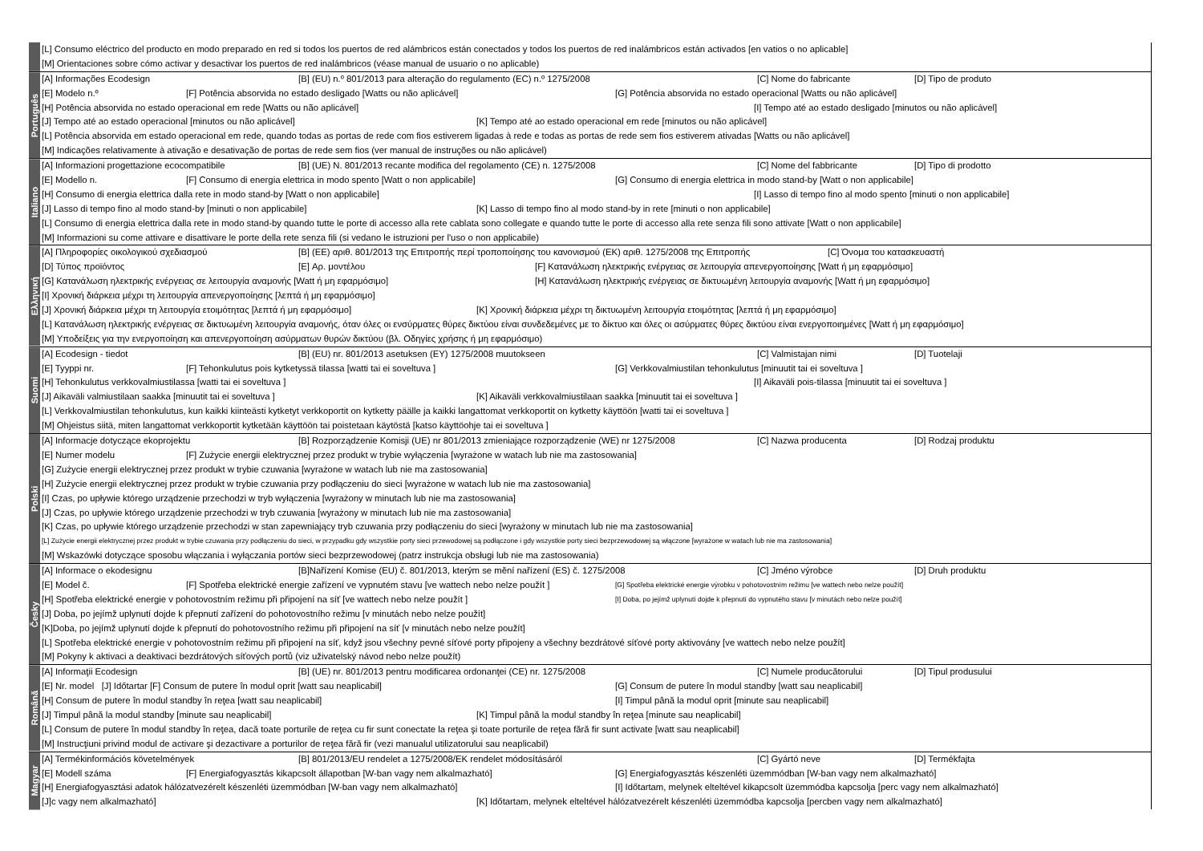[L] Consumo eléctrico del producto en modo preparado en red si todos los puertos de red alámbricos están conectados y todos los puertos de red inalámbricos están activados [en vatios o no aplicable]
[M] Orientaciones sobre cómo activar y desactivar los puertos de red inalámbricos (véase manual de usuario o no aplicable)
Português
[A] Informações Ecodesign [B] (EU) n.º 801/2013 para alteração do regulamento (EC) n.º 1275/2008 [C] Nome do fabricante [D] Tipo de produto
[E] Modelo n.º [F] Potência absorvida no estado desligado [Watts ou não aplicável] [G] Potência absorvida no estado operacional [Watts ou não aplicável]
[H] Potência absorvida no estado operacional em rede [Watts ou não aplicável] [I] Tempo até ao estado desligado [minutos ou não aplicável]
[J] Tempo até ao estado operacional [minutos ou não aplicável] [K] Tempo até ao estado operacional em rede [minutos ou não aplicável]
[L] Potência absorvida em estado operacional em rede, quando todas as portas de rede com fios estiverem ligadas à rede e todas as portas de rede sem fios estiverem ativadas [Watts ou não aplicável]
[M] Indicações relativamente à ativação e desativação de portas de rede sem fios (ver manual de instruções ou não aplicável)
Italiano
[A] Informazioni progettazione ecocompatibile [B] (UE) N. 801/2013 recante modifica del regolamento (CE) n. 1275/2008 [C] Nome del fabbricante [D] Tipo di prodotto
[E] Modello n. [F] Consumo di energia elettrica in modo spento [Watt o non applicabile] [G] Consumo di energia elettrica in modo stand-by [Watt o non applicabile]
[H] Consumo di energia elettrica dalla rete in modo stand-by [Watt o non applicabile] [I] Lasso di tempo fino al modo spento [minuti o non applicabile]
[J] Lasso di tempo fino al modo stand-by [minuti o non applicabile] [K] Lasso di tempo fino al modo stand-by in rete [minuti o non applicabile]
[L] Consumo di energia elettrica dalla rete in modo stand-by quando tutte le porte di accesso alla rete cablata sono collegate e quando tutte le porte di accesso alla rete senza fili sono attivate [Watt o non applicabile]
[M] Informazioni su come attivare e disattivare le porte della rete senza fili (si vedano le istruzioni per l'uso o non applicabile)
Ελληνική
[A] Πληροφορίες οικολογικού σχεδιασμού [B] (ΕΕ) αριθ. 801/2013 της Επιτροπής περί τροποποίησης του κανονισμού (ΕΚ) αριθ. 1275/2008 της Επιτροπής [C] Όνομα του κατασκευαστή
[D] Τύπος προϊόντος [E] Αρ. μοντέλου [F] Κατανάλωση ηλεκτρικής ενέργειας σε λειτουργία απενεργοποίησης [Watt ή μη εφαρμόσιμο]
[G] Κατανάλωση ηλεκτρικής ενέργειας σε λειτουργία αναμονής [Watt ή μη εφαρμόσιμο] [H] Κατανάλωση ηλεκτρικής ενέργειας σε δικτυωμένη λειτουργία αναμονής [Watt ή μη εφαρμόσιμο]
[I] Χρονική διάρκεια μέχρι τη λειτουργία απενεργοποίησης [λεπτά ή μη εφαρμόσιμο]
[J] Χρονική διάρκεια μέχρι τη λειτουργία ετοιμότητας [λεπτά ή μη εφαρμόσιμο] [K] Χρονική διάρκεια μέχρι τη δικτυωμένη λειτουργία ετοιμότητας [λεπτά ή μη εφαρμόσιμο]
[L] Κατανάλωση ηλεκτρικής ενέργειας σε δικτυωμένη λειτουργία αναμονής, όταν όλες οι ενσύρματες θύρες δικτύου είναι συνδεδεμένες με το δίκτυο και όλες οι ασύρματες θύρες δικτύου είναι ενεργοποιημένες [Watt ή μη εφαρμόσιμο]
[M] Υποδείξεις για την ενεργοποίηση και απενεργοποίηση ασύρματων θυρών δικτύου (βλ. Οδηγίες χρήσης ή μη εφαρμόσιμο)
Suomi
[A] Ecodesign - tiedot [B] (EU) nr. 801/2013 asetuksen (EY) 1275/2008 muutokseen [C] Valmistajan nimi [D] Tuotelaji
[E] Tyyppi nr. [F] Tehonkulutus pois kytketyssä tilassa [watti tai ei soveltuva ] [G] Verkkovalmiustilan tehonkulutus [minuutit tai ei soveltuva ]
[H] Tehonkulutus verkkovalmiustilassa [watti tai ei soveltuva ] [I] Aikaväli pois-tilassa [minuutit tai ei soveltuva ]
[J] Aikaväli valmiustilaan saakka [minuutit tai ei soveltuva ] [K] Aikaväli verkkovalmiustilaan saakka [minuutit tai ei soveltuva ]
[L] Verkkovalmiustilan tehonkulutus, kun kaikki kiinteästi kytketyt verkkoportit on kytketty päälle ja kaikki langattomat verkkoportit on kytketty käyttöön [watti tai ei soveltuva ]
[M] Ohjeistus siitä, miten langattomat verkkoportit kytketään käyttöön tai poistetaan käytöstä [katso käyttöohje tai ei soveltuva ]
Polski
[A] Informacje dotyczące ekoprojektu [B] Rozporządzenie Komisji (UE) nr 801/2013 zmieniające rozporządzenie (WE) nr 1275/2008 [C] Nazwa producenta [D] Rodzaj produktu
[E] Numer modelu [F] Zużycie energii elektrycznej przez produkt w trybie wyłączenia [wyrażone w watach lub nie ma zastosowania]
[G] Zużycie energii elektrycznej przez produkt w trybie czuwania [wyrażone w watach lub nie ma zastosowania]
[H] Zużycie energii elektrycznej przez produkt w trybie czuwania przy podłączeniu do sieci [wyrażone w watach lub nie ma zastosowania]
[I] Czas, po upływie którego urządzenie przechodzi w tryb wyłączenia [wyrażony w minutach lub nie ma zastosowania]
[J] Czas, po upływie którego urządzenie przechodzi w tryb czuwania [wyrażony w minutach lub nie ma zastosowania]
[K] Czas, po upływie którego urządzenie przechodzi w stan zapewniający tryb czuwania przy podłączeniu do sieci [wyrażony w minutach lub nie ma zastosowania]
[L] Zużycie energii elektrycznej przez produkt w trybie czuwania przy podłączeniu do sieci, w przypadku gdy wszystkie porty sieci przewodowej są podłączone i gdy wszystkie porty sieci bezprzewodowej są włączone [wyrażone w watach lub nie ma zastosowania]
[M] Wskazówki dotyczące sposobu włączania i wyłączania portów sieci bezprzewodowej (patrz instrukcja obsługi lub nie ma zastosowania)
Česky
[A] Informace o ekodesignu [B]Nařízení Komise (EU) č. 801/2013, kterým se mění nařízení (ES) č. 1275/2008 [C] Jméno výrobce [D] Druh produktu
[E] Model č. [F] Spotřeba elektrické energie zařízení ve vypnutém stavu [ve wattech nebo nelze použít ] [G] Spotřeba elektrické energie výrobku v pohotovostním režimu [ve wattech nebo nelze použít]
[H] Spotřeba elektrické energie v pohotovostním režimu při připojení na síť [ve wattech nebo nelze použít ] [I] Doba, po jejímž uplynutí dojde k přepnutí do vypnutého stavu [v minutách nebo nelze použít]
[J] Doba, po jejímž uplynutí dojde k přepnutí zařízení do pohotovostního režimu [v minutách nebo nelze použít]
[K]Doba, po jejímž uplynutí dojde k přepnutí do pohotovostního režimu při připojení na síť [v minutách nebo nelze použít]
[L] Spotřeba elektrické energie v pohotovostním režimu při připojení na síť, když jsou všechny pevné síťové porty připojeny a všechny bezdrátové síťové porty aktivovány [ve wattech nebo nelze použít]
[M] Pokyny k aktivaci a deaktivaci bezdrátových síťových portů (viz uživatelský návod nebo nelze použít)
Română
[A] Informaţii Ecodesign [B] (UE) nr. 801/2013 pentru modificarea ordonanţei (CE) nr. 1275/2008 [C] Numele producătorului [D] Tipul produsului
[E] Nr. model [J] Időtartar [F] Consum de putere în modul oprit [watt sau neaplicabil] [G] Consum de putere în modul standby [watt sau neaplicabil]
[H] Consum de putere în modul standby în reţea [watt sau neaplicabil] [I] Timpul până la modul oprit [minute sau neaplicabil]
[J] Timpul până la modul standby [minute sau neaplicabil] [K] Timpul până la modul standby în reţea [minute sau neaplicabil]
[L] Consum de putere în modul standby în reţea, dacă toate porturile de reţea cu fir sunt conectate la reţea şi toate porturile de reţea fără fir sunt activate [watt sau neaplicabil]
[M] Instrucţiuni privind modul de activare şi dezactivare a porturilor de reţea fără fir (vezi manualul utilizatorului sau neaplicabil)
Magyar
[A] Termékinformációs követelmények [B] 801/2013/EU rendelet a 1275/2008/EK rendelet módosításáról [C] Gyártó neve [D] Termékfajta
[E] Modell száma [F] Energiafogyasztás kikapcsolt állapotban [W-ban vagy nem alkalmazható] [G] Energiafogyasztás készenléti üzemmódban [W-ban vagy nem alkalmazható]
[H] Energiafogyasztási adatok hálózatvezérelt készenléti üzemmódban [W-ban vagy nem alkalmazható] [I] Időtartam, melynek elteltével kikapcsolt üzemmódba kapcsolja [perc vagy nem alkalmazható]
[J]c vagy nem alkalmazható] [K] Időtartam, melynek elteltével hálózatvezérelt készenléti üzemmódba kapcsolja [percben vagy nem alkalmazható]